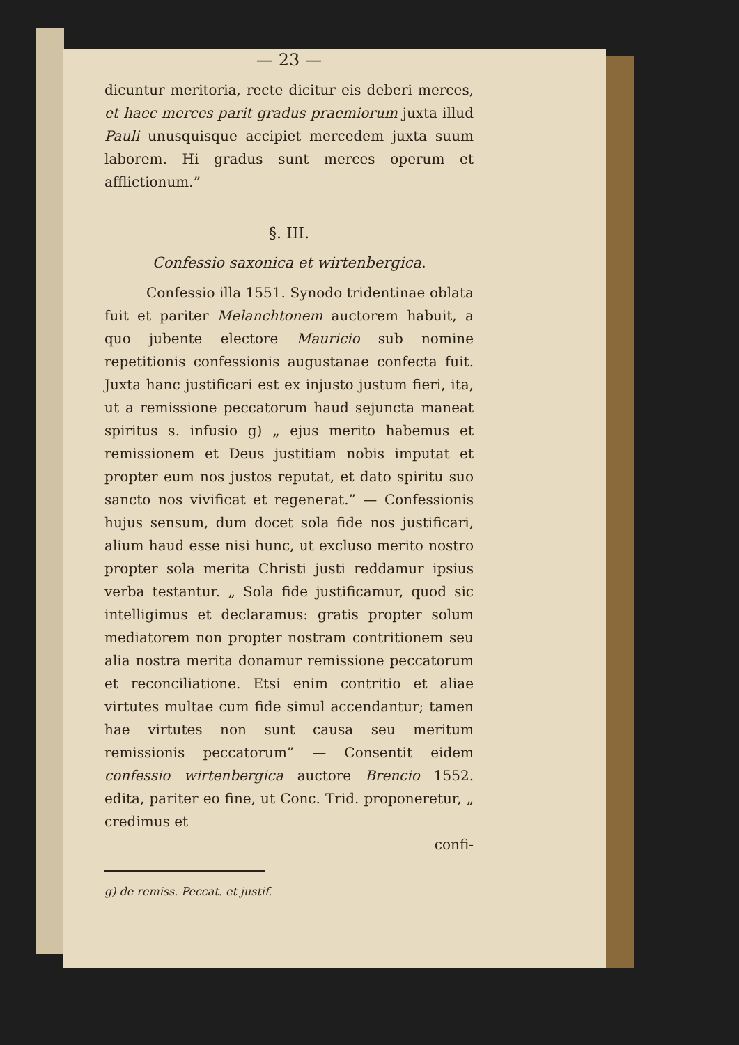— 23 —
dicuntur meritoria, recte dicitur eis deberi merces, et haec merces parit gradus praemiorum juxta illud Pauli unusquisque accipiet mercedem juxta suum laborem. Hi gradus sunt merces operum et afflictionum.”
§. III.
Confessio saxonica et wirtenbergica.
Confessio illa 1551. Synodo tridentinae oblata fuit et pariter Melanchtonem auctorem habuit, a quo jubente electore Mauricio sub nomine repetitionis confessionis augustanae confecta fuit. Juxta hanc justificari est ex injusto justum fieri, ita, ut a remissione peccatorum haud sejuncta maneat spiritus s. infusio g) „ ejus merito habemus et remissionem et Deus justitiam nobis imputat et propter eum nos justos reputat, et dato spiritu suo sancto nos vivificat et regenerat.” — Confessionis hujus sensum, dum docet sola fide nos justificari, alium haud esse nisi hunc, ut excluso merito nostro propter sola merita Christi justi reddamur ipsius verba testantur. „ Sola fide justificamur, quod sic intelligimus et declaramus: gratis propter solum mediatorem non propter nostram contritionem seu alia nostra merita donamur remissione peccatorum et reconciliatione. Etsi enim contritio et aliae virtutes multae cum fide simul accendantur; tamen hae virtutes non sunt causa seu meritum remissionis peccatorum” — Consentit eidem confessio wirtenbergica auctore Brencio 1552. edita, pariter eo fine, ut Conc. Trid. proponeretur, „ credimus et
confi-
g) de remiss. Peccat. et justif.